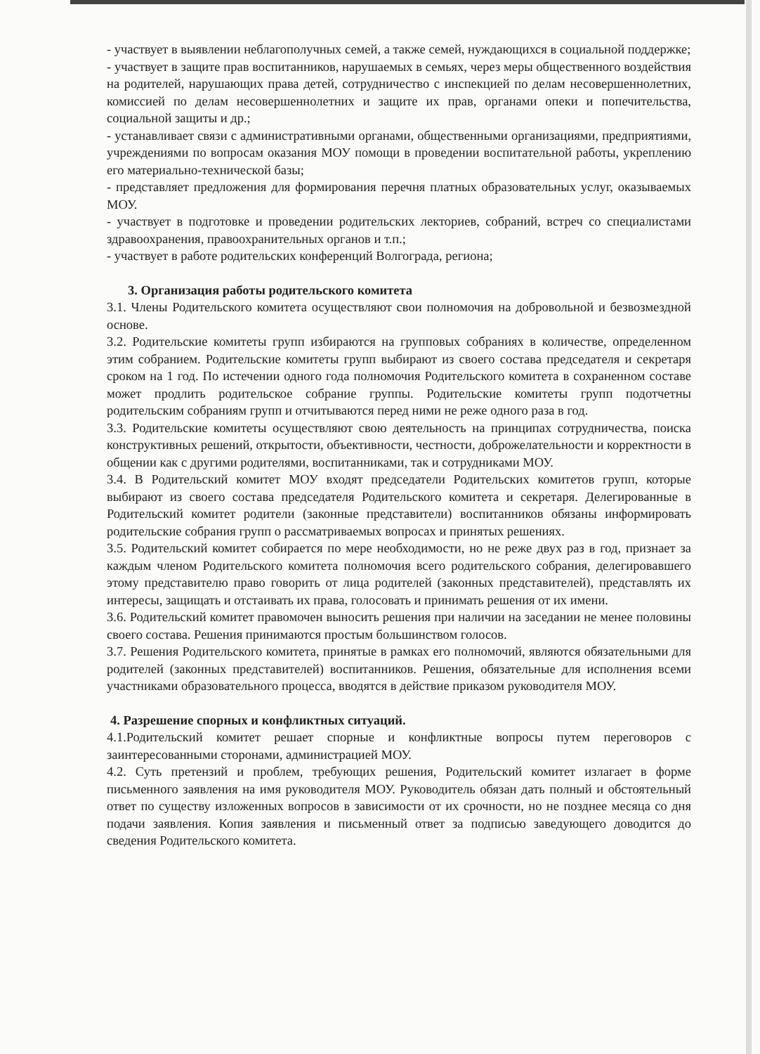- участвует в выявлении неблагополучных семей, а также семей, нуждающихся в социальной поддержке;
- участвует в защите прав воспитанников, нарушаемых в семьях, через меры общественного воздействия на родителей, нарушающих права детей, сотрудничество с инспекцией по делам несовершеннолетних, комиссией по делам несовершеннолетних и защите их прав, органами опеки и попечительства, социальной защиты и др.;
- устанавливает связи с административными органами, общественными организациями, предприятиями, учреждениями по вопросам оказания МОУ помощи в проведении воспитательной работы, укреплению его материально-технической базы;
- представляет предложения для формирования перечня платных образовательных услуг, оказываемых МОУ.
- участвует в подготовке и проведении родительских лекториев, собраний, встреч со специалистами здравоохранения, правоохранительных органов и т.п.;
- участвует в работе родительских конференций Волгограда, региона;
3. Организация работы родительского комитета
3.1. Члены Родительского комитета осуществляют свои полномочия на добровольной и безвозмездной основе.
3.2. Родительские комитеты групп избираются на групповых собраниях в количестве, определенном этим собранием. Родительские комитеты групп выбирают из своего состава председателя и секретаря сроком на 1 год. По истечении одного года полномочия Родительского комитета в сохраненном составе может продлить родительское собрание группы. Родительские комитеты групп подотчетны родительским собраниям групп и отчитываются перед ними не реже одного раза в год.
3.3. Родительские комитеты осуществляют свою деятельность на принципах сотрудничества, поиска конструктивных решений, открытости, объективности, честности, доброжелательности и корректности в общении как с другими родителями, воспитанниками, так и сотрудниками МОУ.
3.4. В Родительский комитет МОУ входят председатели Родительских комитетов групп, которые выбирают из своего состава председателя Родительского комитета и секретаря. Делегированные в Родительский комитет родители (законные представители) воспитанников обязаны информировать родительские собрания групп о рассматриваемых вопросах и принятых решениях.
3.5. Родительский комитет собирается по мере необходимости, но не реже двух раз в год, признает за каждым членом Родительского комитета полномочия всего родительского собрания, делегировавшего этому представителю право говорить от лица родителей (законных представителей), представлять их интересы, защищать и отстаивать их права, голосовать и принимать решения от их имени.
3.6. Родительский комитет правомочен выносить решения при наличии на заседании не менее половины своего состава. Решения принимаются простым большинством голосов.
3.7. Решения Родительского комитета, принятые в рамках его полномочий, являются обязательными для родителей (законных представителей) воспитанников. Решения, обязательные для исполнения всеми участниками образовательного процесса, вводятся в действие приказом руководителя МОУ.
4. Разрешение спорных и конфликтных ситуаций.
4.1.Родительский комитет решает спорные и конфликтные вопросы путем переговоров с заинтересованными сторонами, администрацией МОУ.
4.2. Суть претензий и проблем, требующих решения, Родительский комитет излагает в форме письменного заявления на имя руководителя МОУ. Руководитель обязан дать полный и обстоятельный ответ по существу изложенных вопросов в зависимости от их срочности, но не позднее месяца со дня подачи заявления. Копия заявления и письменный ответ за подписью заведующего доводится до сведения Родительского комитета.